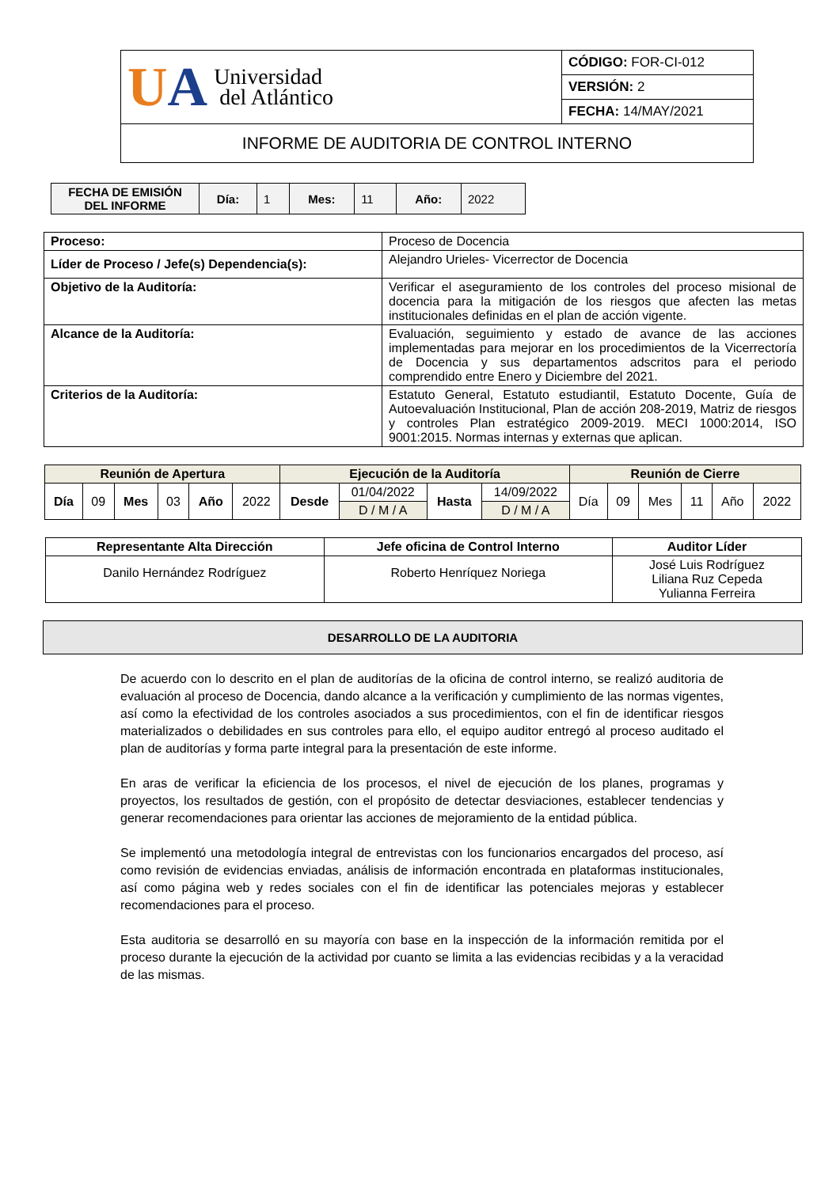| U A Universidad del Atlántico | CÓDIGO: FOR-CI-012 |
| | VERSIÓN: 2 |
| | FECHA: 14/MAY/2021 |
| INFORME DE AUDITORIA DE CONTROL INTERNO | |
| FECHA DE EMISIÓN DEL INFORME | Día: | 1 | Mes: | 11 | Año: | 2022 |
| Proceso: | Proceso de Docencia |
| Líder de Proceso / Jefe(s) Dependencia(s): | Alejandro Urieles- Vicerrector de Docencia |
| Objetivo de la Auditoría: | Verificar el aseguramiento de los controles del proceso misional de docencia para la mitigación de los riesgos que afecten las metas institucionales definidas en el plan de acción vigente. |
| Alcance de la Auditoría: | Evaluación, seguimiento y estado de avance de las acciones implementadas para mejorar en los procedimientos de la Vicerrectoría de Docencia y sus departamentos adscritos para el periodo comprendido entre Enero y Diciembre del 2021. |
| Criterios de la Auditoría: | Estatuto General, Estatuto estudiantil, Estatuto Docente, Guía de Autoevaluación Institucional, Plan de acción 208-2019, Matriz de riesgos y controles Plan estratégico 2009-2019. MECI 1000:2014, ISO 9001:2015. Normas internas y externas que aplican. |
| Reunión de Apertura | | | | | | Ejecución de la Auditoría | | | | Reunión de Cierre | | | | | |
| --- | --- | --- | --- | --- | --- | --- | --- | --- | --- | --- | --- | --- | --- | --- | --- |
| Día | 09 | Mes | 03 | Año | 2022 | Desde | 01/04/2022 | Hasta | 14/09/2022 | Día | 09 | Mes | 11 | Año | 2022 |
| | | | | | | | D / M / A | | D / M / A | | | | | | |
| Representante Alta Dirección | Jefe oficina de Control Interno | Auditor Líder |
| --- | --- | --- |
| Danilo Hernández Rodríguez | Roberto Henríquez Noriega | José Luis Rodríguez Liliana Ruz Cepeda Yulianna Ferreira |
DESARROLLO DE LA AUDITORIA
De acuerdo con lo descrito en el plan de auditorías de la oficina de control interno, se realizó auditoria de evaluación al proceso de Docencia, dando alcance a la verificación y cumplimiento de las normas vigentes, así como la efectividad de los controles asociados a sus procedimientos, con el fin de identificar riesgos materializados o debilidades en sus controles para ello, el equipo auditor entregó al proceso auditado el plan de auditorías y forma parte integral para la presentación de este informe.
En aras de verificar la eficiencia de los procesos, el nivel de ejecución de los planes, programas y proyectos, los resultados de gestión, con el propósito de detectar desviaciones, establecer tendencias y generar recomendaciones para orientar las acciones de mejoramiento de la entidad pública.
Se implementó una metodología integral de entrevistas con los funcionarios encargados del proceso, así como revisión de evidencias enviadas, análisis de información encontrada en plataformas institucionales, así como página web y redes sociales con el fin de identificar las potenciales mejoras y establecer recomendaciones para el proceso.
Esta auditoria se desarrolló en su mayoría con base en la inspección de la información remitida por el proceso durante la ejecución de la actividad por cuanto se limita a las evidencias recibidas y a la veracidad de las mismas.